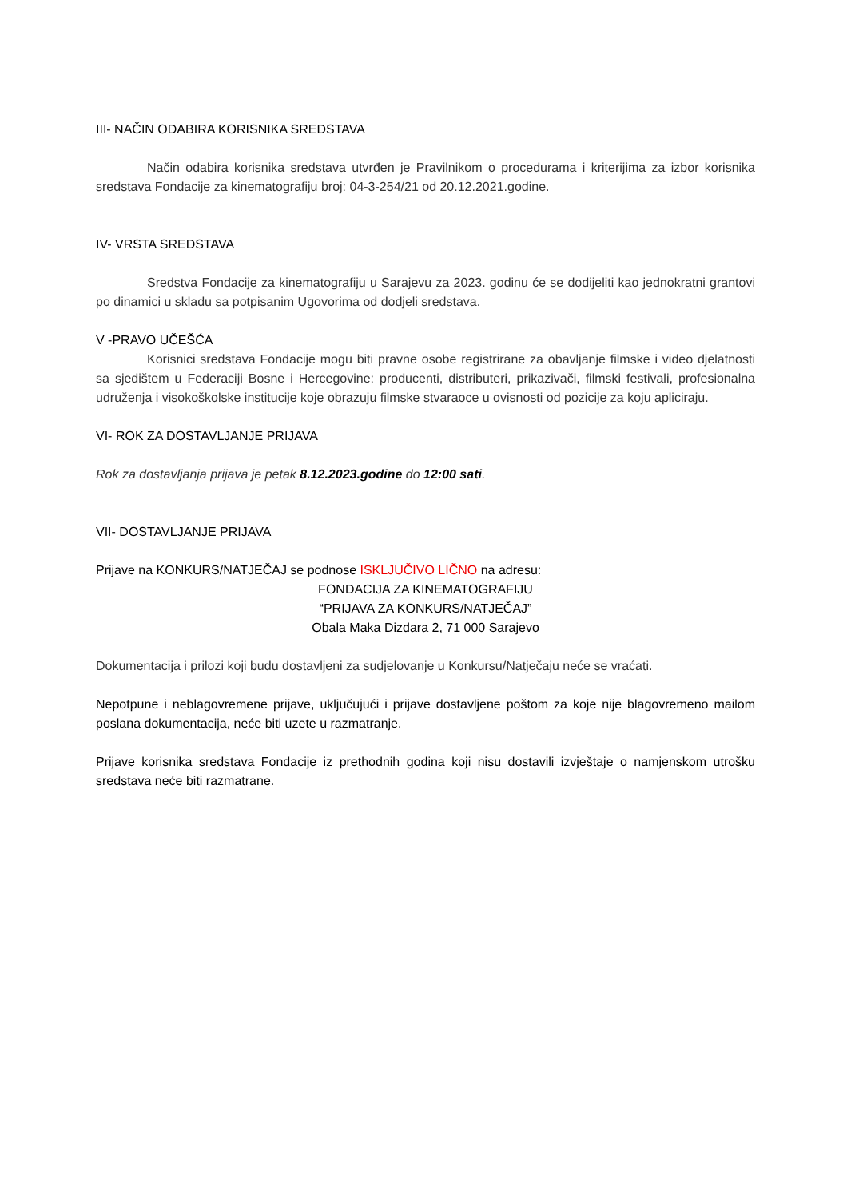III- NAČIN ODABIRA KORISNIKA SREDSTAVA
Način odabira korisnika sredstava utvrđen je Pravilnikom o procedurama i kriterijima za izbor korisnika sredstava Fondacije za kinematografiju broj: 04-3-254/21 od 20.12.2021.godine.
IV- VRSTA SREDSTAVA
Sredstva Fondacije za kinematografiju u Sarajevu za 2023. godinu će se dodijeliti kao jednokratni grantovi po dinamici u skladu sa potpisanim Ugovorima od dodjeli sredstava.
V -PRAVO UČEŠĆA
Korisnici sredstava Fondacije mogu biti pravne osobe registrirane za obavljanje filmske i video djelatnosti sa sjedištem u Federaciji Bosne i Hercegovine: producenti, distributeri, prikazivači, filmski festivali, profesionalna udruženja i visokoškolske institucije koje obrazuju filmske stvaraoce u ovisnosti od pozicije za koju apliciraju.
VI- ROK ZA DOSTAVLJANJE PRIJAVA
Rok za dostavljanja prijava je petak 8.12.2023.godine do 12:00 sati.
VII- DOSTAVLJANJE PRIJAVA
Prijave na KONKURS/NATJEČAJ se podnose ISKLJUČIVO LIČNO na adresu:
FONDACIJA ZA KINEMATOGRAFIJU
“PRIJAVA ZA KONKURS/NATJEČAJ”
Obala Maka Dizdara 2, 71 000 Sarajevo
Dokumentacija i prilozi koji budu dostavljeni za sudjelovanje u Konkursu/Natječaju neće se vraćati.
Nepotpune i neblagovremene prijave, uključujući i prijave dostavljene poštom za koje nije blagovremeno mailom poslana dokumentacija, neće biti uzete u razmatranje.
Prijave korisnika sredstava Fondacije iz prethodnih godina koji nisu dostavili izvještaje o namjenskom utrošku sredstava neće biti razmatrane.